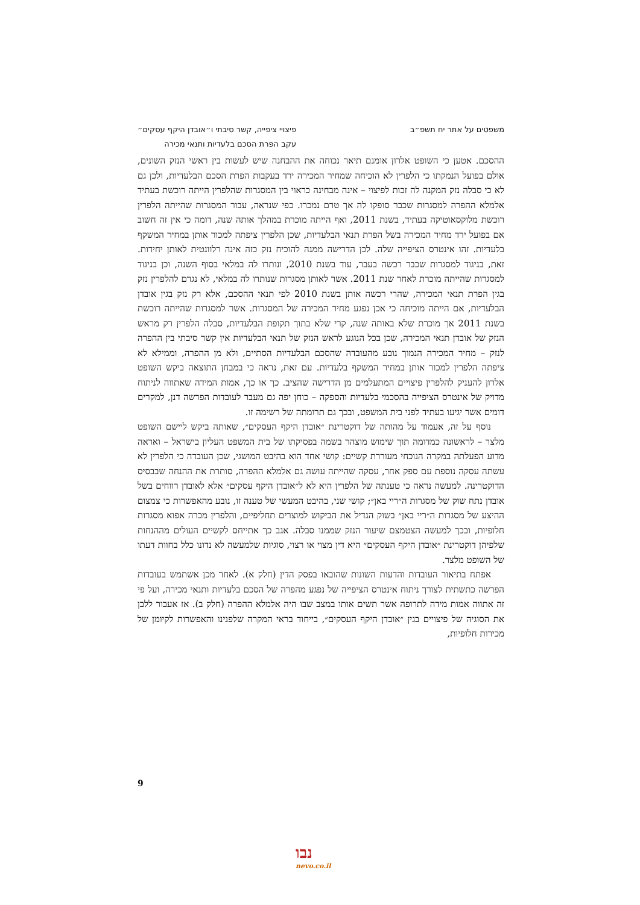משפטים על אתר יח תשפ״ב פיצויי ציפייה, קשר סיבתי ו״אובדן היקף עסקים״
עקב הפרת הסכם בלעדיות ותנאי מכירה
ההסכם. אטען כי השופט אלרון אומנם תיאר נכוחה את ההבחנה שיש לעשות בין ראשי הנזק השונים, אולם בפועל הנמקתו כי הלפרין לא הוכיחה שמחיר המכירה ירד בעקבות הפרת הסכם הבלעדיות, ולכן גם לא כי סבלה נזק המקנה לה זכות לפיצוי – אינה מבחינה כראוי בין המסגרות שהלפרין הייתה רוכשת בעתיד אלמלא ההפרה למסגרות שכבר סופקו לה אך טרם נמכרו. כפי שנראה, עבור המסגרות שהייתה הלפרין רוכשת מלוקסאוטיקה בעתיד, בשנת 2011, ואף הייתה מוכרת במהלך אותה שנה, דומה כי אין זה חשוב אם בפועל ירד מחיר המכירה בשל הפרת תנאי הבלעדיות, שכן הלפרין ציפתה למכור אותן במחיר המשקף בלעדיות. זהו אינטרס הציפייה שלה. לכן הדרישה ממנה להוכיח נזק כזה אינה רלוונטית לאותן יחידות. זאת, בניגוד למסגרות שכבר רכשה בעבר, עוד בשנת 2010, ונותרו לה במלאי בסוף השנה, וכן בניגוד למסגרות שהייתה מוכרת לאחר שנת 2011. אשר לאותן מסגרות שנותרו לה במלאי, לא נגרם להלפרין נזק בגין הפרת תנאי המכירה, שהרי רכשה אותן בשנת 2010 לפי תנאי ההסכם, אלא רק נזק בגין אובדן הבלעדיות, אם הייתה מוכיחה כי אכן נפגע מחיר המכירה של המסגרות. אשר למסגרות שהייתה רוכשת בשנת 2011 אך מוכרת שלא באותה שנה, קרי שלא בתוך תקופת הבלעדיות, סבלה הלפרין רק מראש הנזק של אובדן תנאי המכירה, שכן בכל הנוגע לראש הנזק של תנאי הבלעדיות אין קשר סיבתי בין ההפרה לנזק – מחיר המכירה הנמוך נובע מהעובדה שהסכם הבלעדיות הסתיים, ולא מן ההפרה, וממילא לא ציפתה הלפרין למכור אותן במחיר המשקף בלעדיות. עם זאת, נראה כי במבחן התוצאה ביקש השופט אלרון להעניק להלפרין פיצויים המתעלמים מן הדרישה שהציב. כך או כך, אמות המידה שאתווה לניתוח מדויק של אינטרס הציפייה בהסכמי בלעדיות והספקה – כוחן יפה גם מעבר לעובדות הפרשה דנן, למקרים דומים אשר יגיעו בעתיד לפני בית המשפט, ובכך גם תרומתה של רשימה זו.
נוסף על זה, אעמוד על מהותה של דוקטרינת ״אובדן היקף העסקים״, שאותה ביקש ליישם השופט מלצר – לראשונה כמדומה תוך שימוש מוצהר בשמה בפסיקתו של בית המשפט העליון בישראל – ואראה מדוע הפעלתה במקרה הנוכחי מעוררת קשיים: קושי אחד הוא בהיבט המושגי, שכן העובדה כי הלפרין לא עשתה עסקה נוספת עם ספק אחר, עסקה שהייתה עושה גם אלמלא ההפרה, סותרת את ההנחה שבבסיס הדוקטרינה. למעשה נראה כי טענתה של הלפרין היא לא ל״אובדן היקף עסקים״ אלא לאובדן רווחים בשל אובדן נתח שוק של מסגרות ה״ריי באן״; קושי שני, בהיבט המעשי של טענה זו, נובע מהאפשרות כי צמצום ההיצע של מסגרות ה״ריי באן״ בשוק הגדיל את הביקוש למוצרים תחליפיים, והלפרין מכרה אפוא מסגרות חלופיות, ובכך למעשה הצטמצם שיעור הנזק שממנו סבלה. אגב כך אתייחס לקשיים העולים מההנחות שלפיהן דוקטרינת ״אובדן היקף העסקים״ היא דין מצוי או רצוי, סוגיות שלמעשה לא נדונו כלל בחוות דעתו של השופט מלצר.
אפתח בתיאור העובדות והדעות השונות שהובאו בפסק הדין (חלק א). לאחר מכן אשתמש בעובדות הפרשה כתשתית לצורך ניתוח אינטרס הציפייה של נפגע מהפרה של הסכם בלעדיות ותנאי מכירה, ועל פי זה אתווה אמות מידה לתרופה אשר תשים אותו במצב שבו היה אלמלא ההפרה (חלק ב). אז אעבור ללבן את הסוגיה של פיצויים בגין ״אובדן היקף העסקים״, בייחוד בראי המקרה שלפנינו והאפשרות לקיומן של מכירות חלופיות,
9
נבו
nevo.co.il